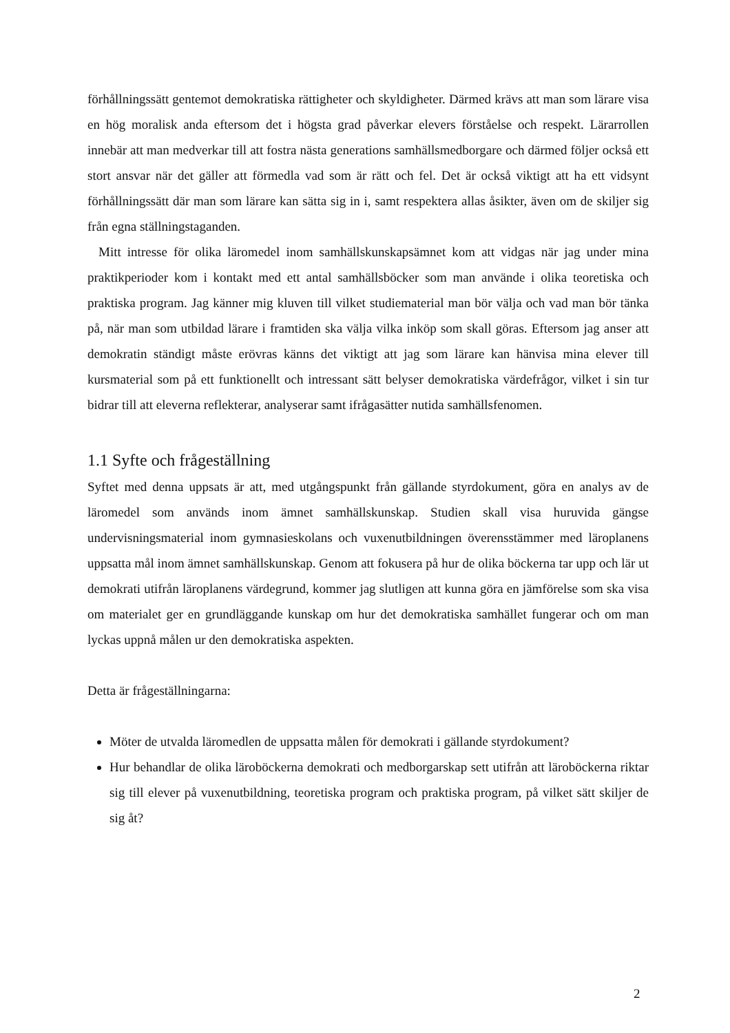förhållningssätt gentemot demokratiska rättigheter och skyldigheter. Därmed krävs att man som lärare visa en hög moralisk anda eftersom det i högsta grad påverkar elevers förståelse och respekt. Lärarrollen innebär att man medverkar till att fostra nästa generations samhällsmedborgare och därmed följer också ett stort ansvar när det gäller att förmedla vad som är rätt och fel. Det är också viktigt att ha ett vidsynt förhållningssätt där man som lärare kan sätta sig in i, samt respektera allas åsikter, även om de skiljer sig från egna ställningstaganden.
Mitt intresse för olika läromedel inom samhällskunskapsämnet kom att vidgas när jag under mina praktikperioder kom i kontakt med ett antal samhällsböcker som man använde i olika teoretiska och praktiska program. Jag känner mig kluven till vilket studiematerial man bör välja och vad man bör tänka på, när man som utbildad lärare i framtiden ska välja vilka inköp som skall göras. Eftersom jag anser att demokratin ständigt måste erövras känns det viktigt att jag som lärare kan hänvisa mina elever till kursmaterial som på ett funktionellt och intressant sätt belyser demokratiska värdefrågor, vilket i sin tur bidrar till att eleverna reflekterar, analyserar samt ifrågasätter nutida samhällsfenomen.
1.1 Syfte och frågeställning
Syftet med denna uppsats är att, med utgångspunkt från gällande styrdokument, göra en analys av de läromedel som används inom ämnet samhällskunskap. Studien skall visa huruvida gängse undervisningsmaterial inom gymnasieskolans och vuxenutbildningen överensstämmer med läroplanens uppsatta mål inom ämnet samhällskunskap. Genom att fokusera på hur de olika böckerna tar upp och lär ut demokrati utifrån läroplanens värdegrund, kommer jag slutligen att kunna göra en jämförelse som ska visa om materialet ger en grundläggande kunskap om hur det demokratiska samhället fungerar och om man lyckas uppnå målen ur den demokratiska aspekten.
Detta är frågeställningarna:
Möter de utvalda läromedlen de uppsatta målen för demokrati i gällande styrdokument?
Hur behandlar de olika läroböckerna demokrati och medborgarskap sett utifrån att läroböckerna riktar sig till elever på vuxenutbildning, teoretiska program och praktiska program, på vilket sätt skiljer de sig åt?
2